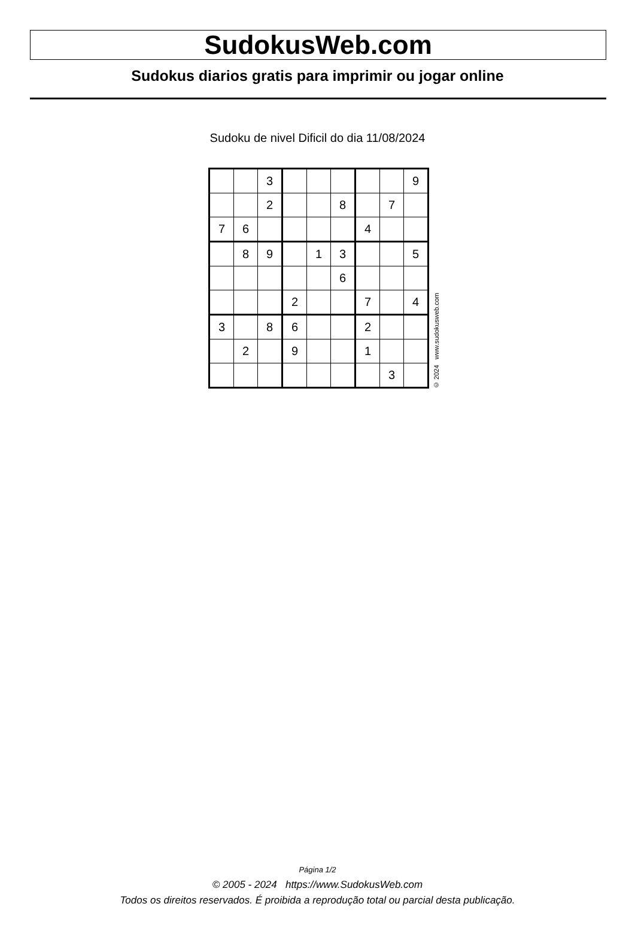SudokusWeb.com
Sudokus diarios gratis para imprimir ou jogar online
Sudoku de nivel Dificil do dia 11/08/2024
| | | 3 | | | | | | 9 |
| | | 2 | | | 8 | | 7 | |
| 7 | 6 | | | | | 4 | | |
| | 8 | 9 | | 1 | 3 | | | 5 |
| | | | | | 6 | | | |
| | | | 2 | | | 7 | | 4 |
| 3 | | 8 | 6 | | | 2 | | |
| | 2 | | 9 | | | 1 | | |
| | | | | | | | 3 | |
© 2024 www.sudokusweb.com
Página 1/2
© 2005 - 2024 https://www.SudokusWeb.com
Todos os direitos reservados. É proibida a reprodução total ou parcial desta publicação.